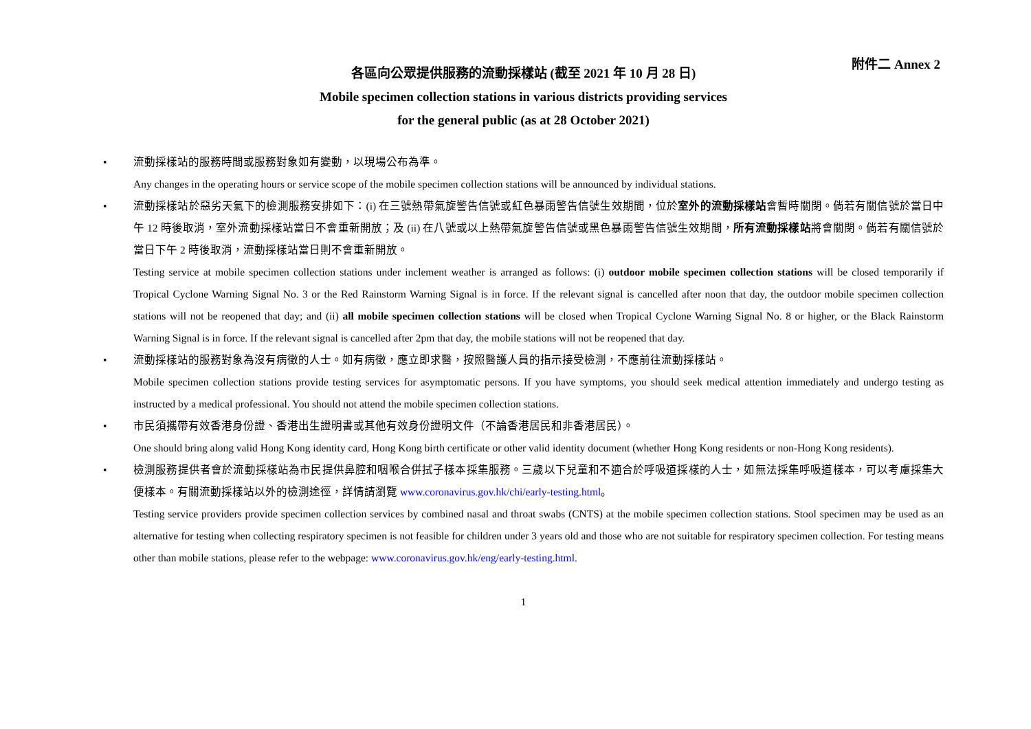附件二 Annex 2
各區向公眾提供服務的流動採樣站 (截至 2021 年 10 月 28 日)
Mobile specimen collection stations in various districts providing services
for the general public (as at 28 October 2021)
•
流動採樣站的服務時間或服務對象如有變動，以現場公布為準。
Any changes in the operating hours or service scope of the mobile specimen collection stations will be announced by individual stations.
•
流動採樣站於惡劣天氣下的檢測服務安排如下：(i) 在三號熱帶氣旋警告信號或紅色暴雨警告信號生效期間，位於室外的流動採樣站會暫時關閉。倘若有關信號於當日中午 12 時後取消，室外流動採樣站當日不會重新開放；及 (ii) 在八號或以上熱帶氣旋警告信號或黑色暴雨警告信號生效期間，所有流動採樣站將會關閉。倘若有關信號於當日下午 2 時後取消，流動採樣站當日則不會重新開放。
Testing service at mobile specimen collection stations under inclement weather is arranged as follows: (i) outdoor mobile specimen collection stations will be closed temporarily if Tropical Cyclone Warning Signal No. 3 or the Red Rainstorm Warning Signal is in force. If the relevant signal is cancelled after noon that day, the outdoor mobile specimen collection stations will not be reopened that day; and (ii) all mobile specimen collection stations will be closed when Tropical Cyclone Warning Signal No. 8 or higher, or the Black Rainstorm Warning Signal is in force. If the relevant signal is cancelled after 2pm that day, the mobile stations will not be reopened that day.
•
流動採樣站的服務對象為沒有病徵的人士。如有病徵，應立即求醫，按照醫護人員的指示接受檢測，不應前往流動採樣站。
Mobile specimen collection stations provide testing services for asymptomatic persons. If you have symptoms, you should seek medical attention immediately and undergo testing as instructed by a medical professional. You should not attend the mobile specimen collection stations.
•
市民須攜帶有效香港身份證、香港出生證明書或其他有效身份證明文件（不論香港居民和非香港居民）。
One should bring along valid Hong Kong identity card, Hong Kong birth certificate or other valid identity document (whether Hong Kong residents or non-Hong Kong residents).
•
檢測服務提供者會於流動採樣站為市民提供鼻腔和咽喉合併拭子樣本採集服務。三歲以下兒童和不適合於呼吸道採樣的人士，如無法採集呼吸道樣本，可以考慮採集大便樣本。有關流動採樣站以外的檢測途徑，詳情請瀏覽 www.coronavirus.gov.hk/chi/early-testing.html。
Testing service providers provide specimen collection services by combined nasal and throat swabs (CNTS) at the mobile specimen collection stations. Stool specimen may be used as an alternative for testing when collecting respiratory specimen is not feasible for children under 3 years old and those who are not suitable for respiratory specimen collection. For testing means other than mobile stations, please refer to the webpage: www.coronavirus.gov.hk/eng/early-testing.html.
1